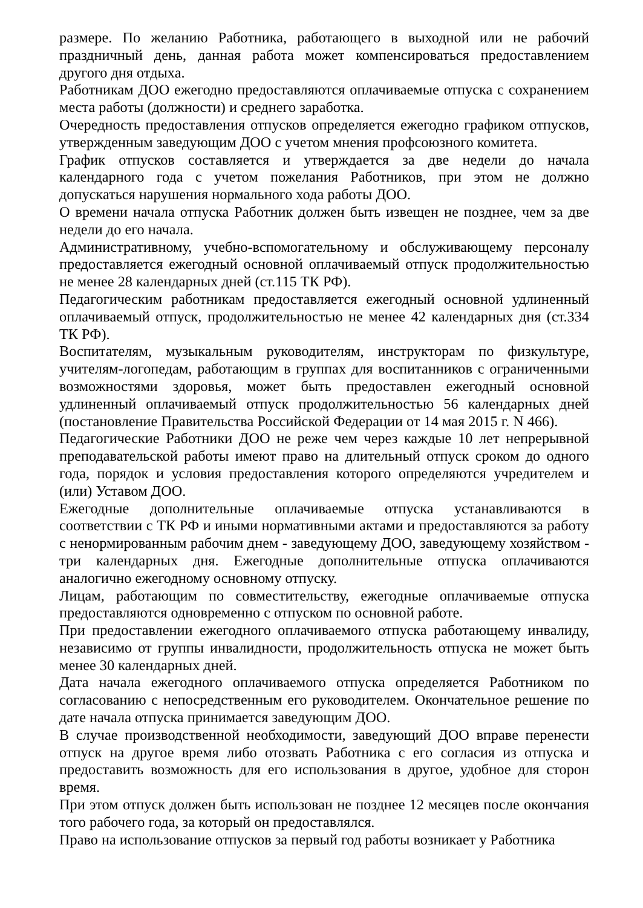размере. По желанию Работника, работающего в выходной или не рабочий праздничный день, данная работа может компенсироваться предоставлением другого дня отдыха.
Работникам ДОО ежегодно предоставляются оплачиваемые отпуска с сохранением места работы (должности) и среднего заработка.
Очередность предоставления отпусков определяется ежегодно графиком отпусков, утвержденным заведующим ДОО с учетом мнения профсоюзного комитета.
График отпусков составляется и утверждается за две недели до начала календарного года с учетом пожелания Работников, при этом не должно допускаться нарушения нормального хода работы ДОО.
О времени начала отпуска Работник должен быть извещен не позднее, чем за две недели до его начала.
Административному, учебно-вспомогательному и обслуживающему персоналу предоставляется ежегодный основной оплачиваемый отпуск продолжительностью не менее 28 календарных дней (ст.115 ТК РФ).
Педагогическим работникам предоставляется ежегодный основной удлиненный оплачиваемый отпуск, продолжительностью не менее 42 календарных дня (ст.334 ТК РФ).
Воспитателям, музыкальным руководителям, инструкторам по физкультуре, учителям-логопедам, работающим в группах для воспитанников с ограниченными возможностями здоровья, может быть предоставлен ежегодный основной удлиненный оплачиваемый отпуск продолжительностью 56 календарных дней (постановление Правительства Российской Федерации от 14 мая 2015 г. N 466).
Педагогические Работники ДОО не реже чем через каждые 10 лет непрерывной преподавательской работы имеют право на длительный отпуск сроком до одного года, порядок и условия предоставления которого определяются учредителем и (или) Уставом ДОО.
Ежегодные дополнительные оплачиваемые отпуска устанавливаются в соответствии с ТК РФ и иными нормативными актами и предоставляются за работу с ненормированным рабочим днем - заведующему ДОО, заведующему хозяйством - три календарных дня. Ежегодные дополнительные отпуска оплачиваются аналогично ежегодному основному отпуску.
Лицам, работающим по совместительству, ежегодные оплачиваемые отпуска предоставляются одновременно с отпуском по основной работе.
При предоставлении ежегодного оплачиваемого отпуска работающему инвалиду, независимо от группы инвалидности, продолжительность отпуска не может быть менее 30 календарных дней.
Дата начала ежегодного оплачиваемого отпуска определяется Работником по согласованию с непосредственным его руководителем. Окончательное решение по дате начала отпуска принимается заведующим ДОО.
В случае производственной необходимости, заведующий ДОО вправе перенести отпуск на другое время либо отозвать Работника с его согласия из отпуска и предоставить возможность для его использования в другое, удобное для сторон время.
При этом отпуск должен быть использован не позднее 12 месяцев после окончания того рабочего года, за который он предоставлялся.
Право на использование отпусков за первый год работы возникает у Работника